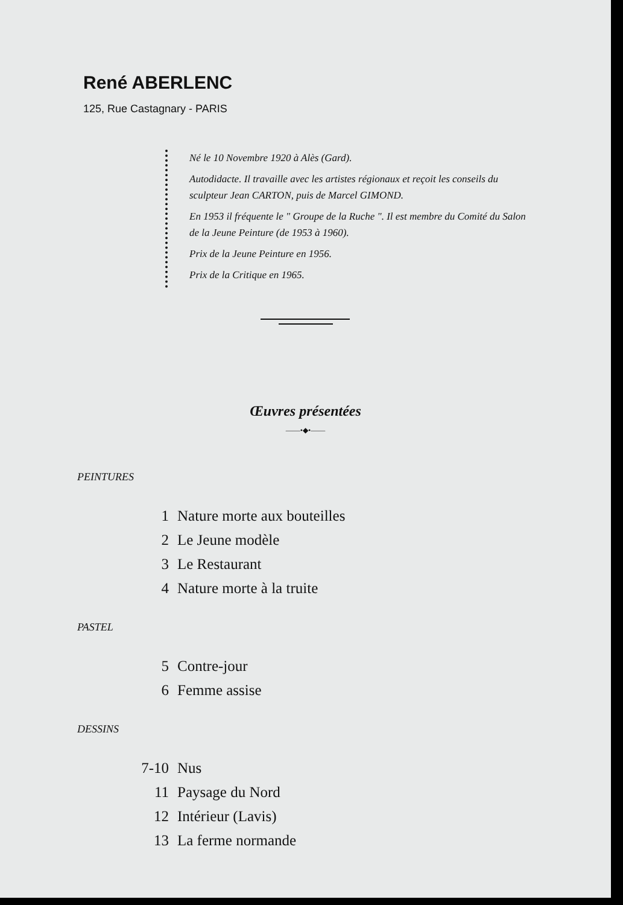René ABERLENC
125, Rue Castagnary - PARIS
Né le 10 Novembre 1920 à Alès (Gard).
Autodidacte. Il travaille avec les artistes régionaux et reçoit les conseils du sculpteur Jean CARTON, puis de Marcel GIMOND.
En 1953 il fréquente le " Groupe de la Ruche ". Il est membre du Comité du Salon de la Jeune Peinture (de 1953 à 1960).
Prix de la Jeune Peinture en 1956.
Prix de la Critique en 1965.
Œuvres présentées
——•◆•——
PEINTURES
1 Nature morte aux bouteilles
2 Le Jeune modèle
3 Le Restaurant
4 Nature morte à la truite
PASTEL
5 Contre-jour
6 Femme assise
DESSINS
7-10 Nus
11 Paysage du Nord
12 Intérieur (Lavis)
13 La ferme normande